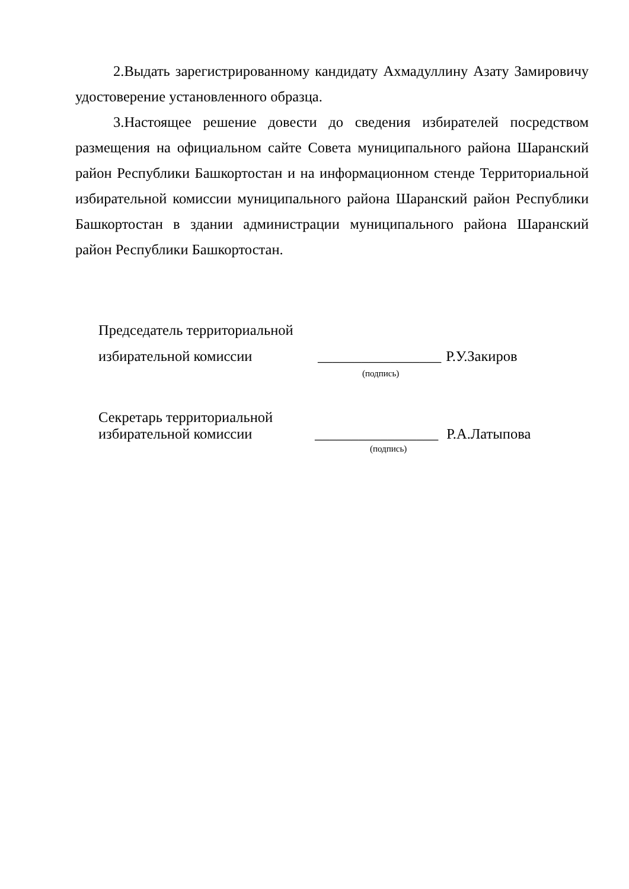2.Выдать зарегистрированному кандидату Ахмадуллину Азату Замировичу удостоверение установленного образца.
3.Настоящее решение довести до сведения избирателей посредством размещения на официальном сайте Совета муниципального района Шаранский район Республики Башкортостан и на информационном стенде Территориальной избирательной комиссии муниципального района Шаранский район Республики Башкортостан в здании администрации муниципального района Шаранский район Республики Башкортостан.
Председатель территориальной
избирательной комиссии _________________ Р.У.Закиров
(подпись)
Секретарь территориальной
избирательной комиссии _________________ Р.А.Латыпова
(подпись)